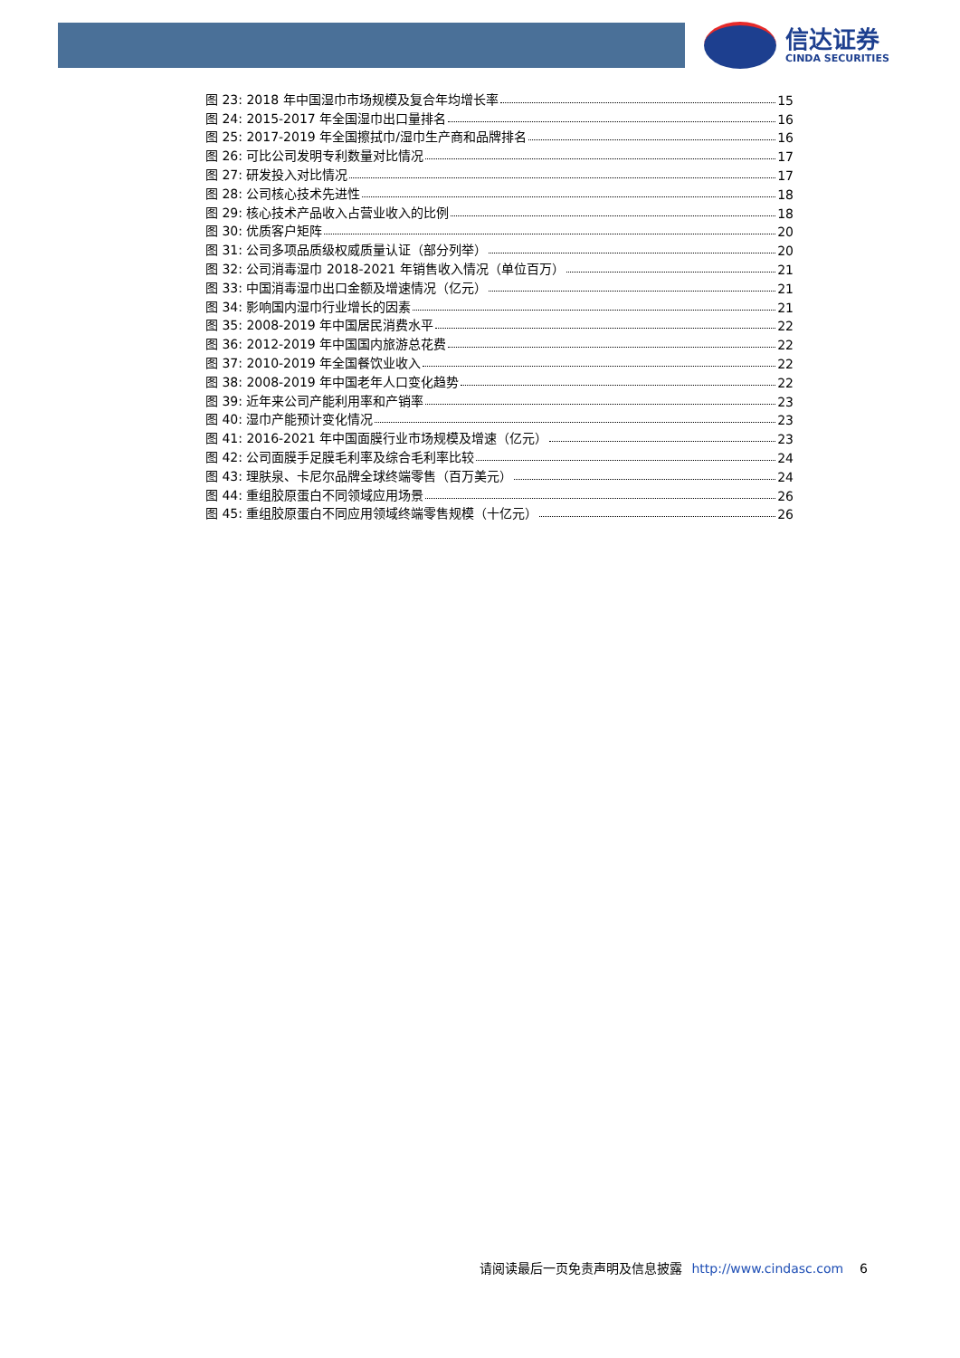信达证券
CINDA SECURITIES
图 23: 2018 年中国湿巾市场规模及复合年均增长率 15
图 24: 2015-2017 年全国湿巾出口量排名 16
图 25: 2017-2019 年全国擦拭巾/湿巾生产商和品牌排名 16
图 26: 可比公司发明专利数量对比情况 17
图 27: 研发投入对比情况 17
图 28: 公司核心技术先进性 18
图 29: 核心技术产品收入占营业收入的比例 18
图 30: 优质客户矩阵 20
图 31: 公司多项品质级权威质量认证（部分列举） 20
图 32: 公司消毒湿巾 2018-2021 年销售收入情况（单位百万） 21
图 33: 中国消毒湿巾出口金额及增速情况（亿元） 21
图 34: 影响国内湿巾行业增长的因素 21
图 35: 2008-2019 年中国居民消费水平 22
图 36: 2012-2019 年中国国内旅游总花费 22
图 37: 2010-2019 年全国餐饮业收入 22
图 38: 2008-2019 年中国老年人口变化趋势 22
图 39: 近年来公司产能利用率和产销率 23
图 40: 湿巾产能预计变化情况 23
图 41: 2016-2021 年中国面膜行业市场规模及增速（亿元） 23
图 42: 公司面膜手足膜毛利率及综合毛利率比较 24
图 43: 理肤泉、卡尼尔品牌全球终端零售（百万美元） 24
图 44: 重组胶原蛋白不同领域应用场景 26
图 45: 重组胶原蛋白不同应用领域终端零售规模（十亿元） 26
请阅读最后一页免责声明及信息披露 http://www.cindasc.com 6